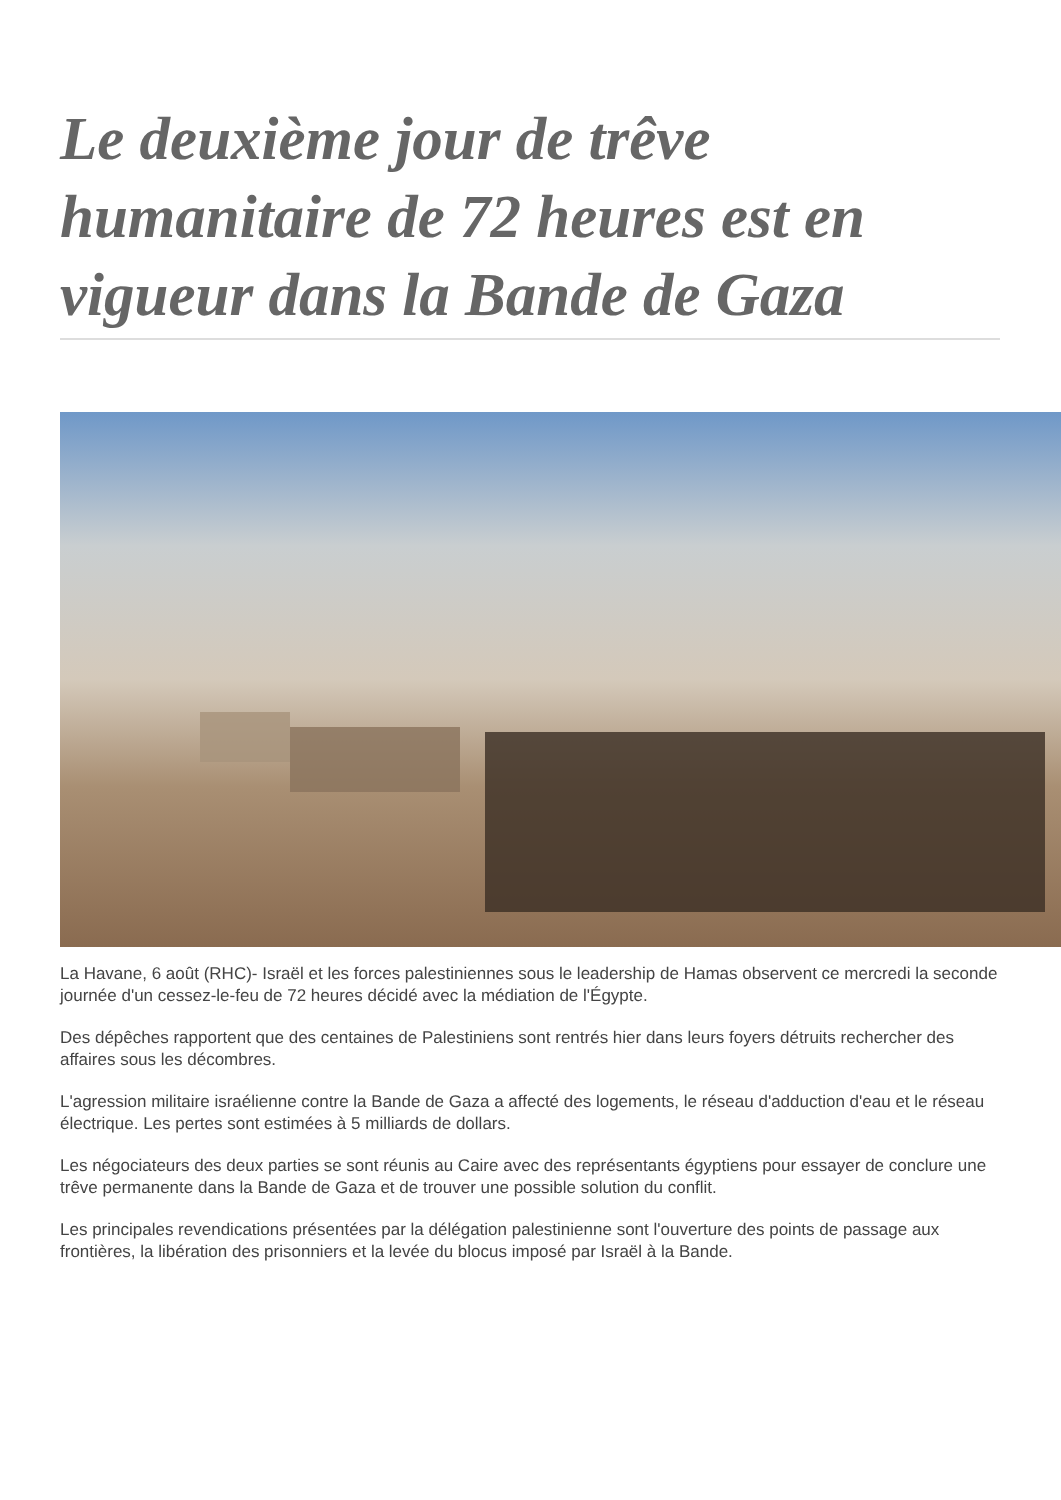Le deuxième jour de trêve humanitaire de 72 heures est en vigueur dans la Bande de Gaza
La Havane, 6 août (RHC)- Israël et les forces palestiniennes sous le leadership de Hamas observent ce mercredi la seconde journée d'un cessez-le-feu de 72 heures décidé avec la médiation de l'Égypte.
Des dépêches rapportent que des centaines de Palestiniens sont rentrés hier dans leurs foyers détruits rechercher des affaires sous les décombres.
L'agression militaire israélienne contre la Bande de Gaza a affecté des logements, le réseau d'adduction d'eau et le réseau électrique. Les pertes sont estimées à 5 milliards de dollars.
Les négociateurs des deux parties se sont réunis au Caire avec des représentants égyptiens pour essayer de conclure une trêve permanente dans la Bande de Gaza et de trouver une possible solution du conflit.
Les principales revendications présentées par la délégation palestinienne sont l'ouverture des points de passage aux frontières, la libération des prisonniers et la levée du blocus imposé par Israël à la Bande.